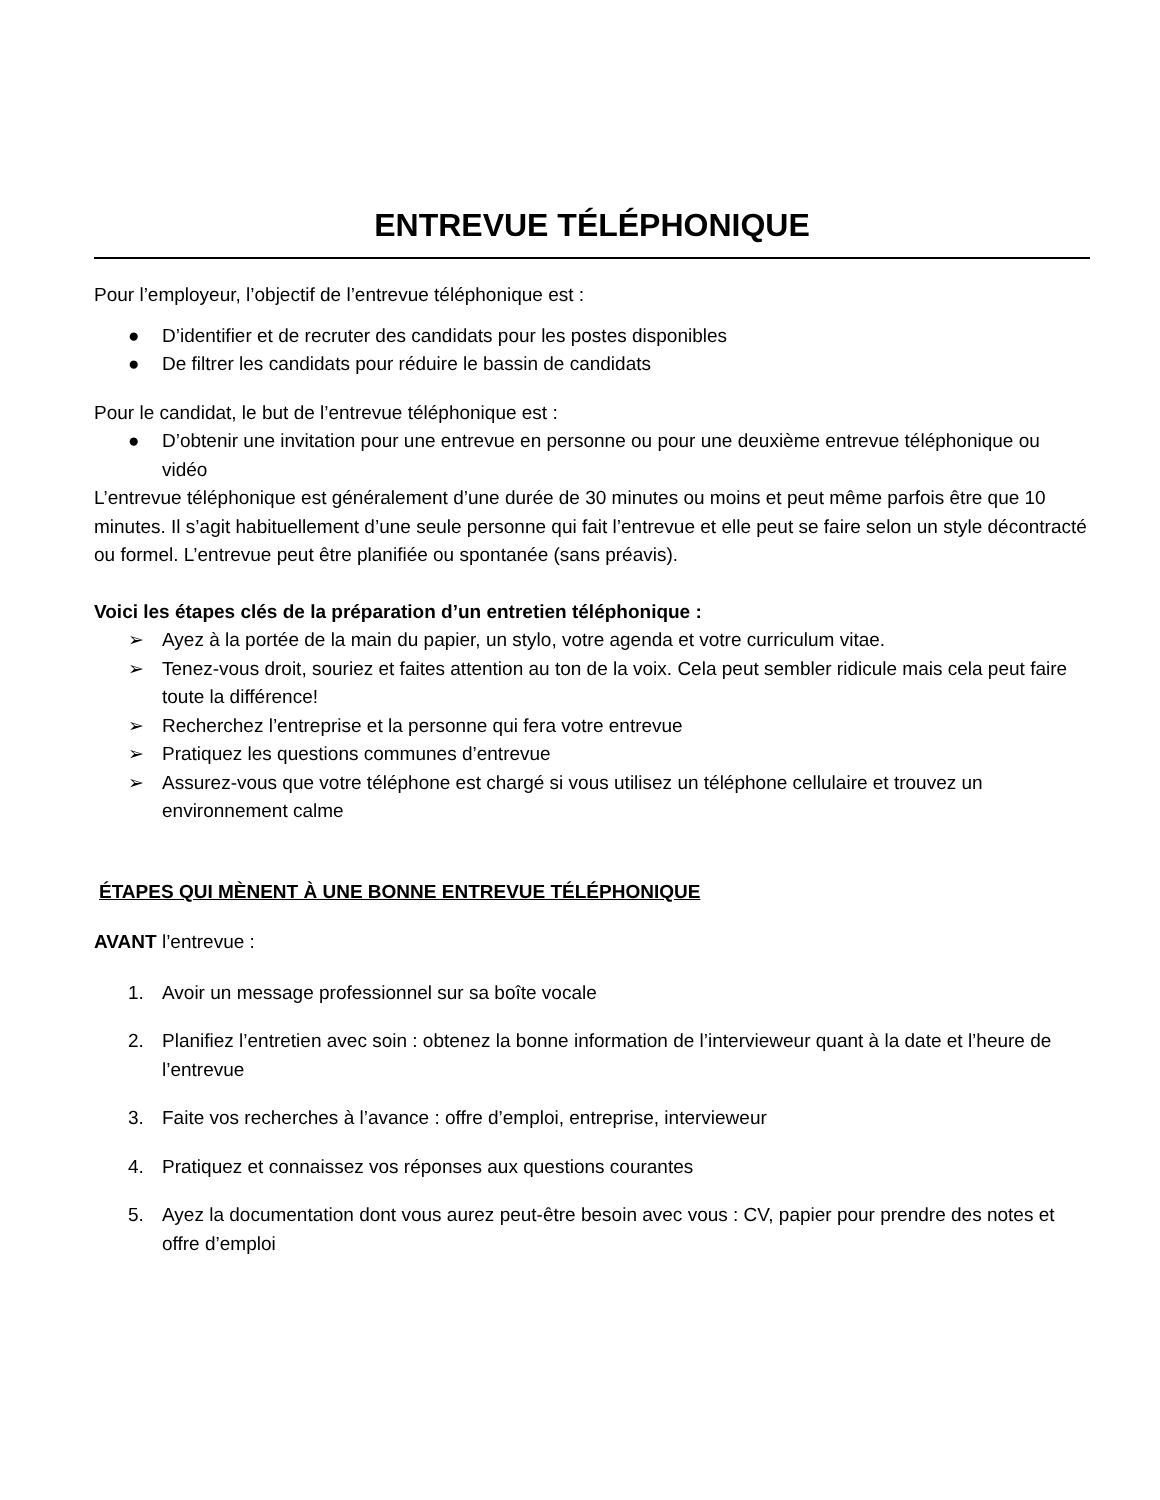ENTREVUE TÉLÉPHONIQUE
Pour l’employeur, l’objectif de l’entrevue téléphonique est :
● D’identifier et de recruter des candidats pour les postes disponibles
● De filtrer les candidats pour réduire le bassin de candidats
Pour le candidat, le but de l’entrevue téléphonique est :
● D’obtenir une invitation pour une entrevue en personne ou pour une deuxième entrevue téléphonique ou vidéo
L’entrevue téléphonique est généralement d’une durée de 30 minutes ou moins et peut même parfois être que 10 minutes. Il s’agit habituellement d’une seule personne qui fait l’entrevue et elle peut se faire selon un style décontracté ou formel. L’entrevue peut être planifiée ou spontanée (sans préavis).
Voici les étapes clés de la préparation d’un entretien téléphonique :
➢ Ayez à la portée de la main du papier, un stylo, votre agenda et votre curriculum vitae.
➢ Tenez-vous droit, souriez et faites attention au ton de la voix. Cela peut sembler ridicule mais cela peut faire toute la différence!
➢ Recherchez l’entreprise et la personne qui fera votre entrevue
➢ Pratiquez les questions communes d’entrevue
➢ Assurez-vous que votre téléphone est chargé si vous utilisez un téléphone cellulaire et trouvez un environnement calme
ÉTAPES QUI MÈNENT À UNE BONNE ENTREVUE TÉLÉPHONIQUE
AVANT l’entrevue :
1. Avoir un message professionnel sur sa boîte vocale
2. Planifiez l’entretien avec soin : obtenez la bonne information de l’intervieweur quant à la date et l’heure de l’entrevue
3. Faite vos recherches à l’avance : offre d’emploi, entreprise, intervieweur
4. Pratiquez et connaissez vos réponses aux questions courantes
5. Ayez la documentation dont vous aurez peut-être besoin avec vous : CV, papier pour prendre des notes et offre d’emploi